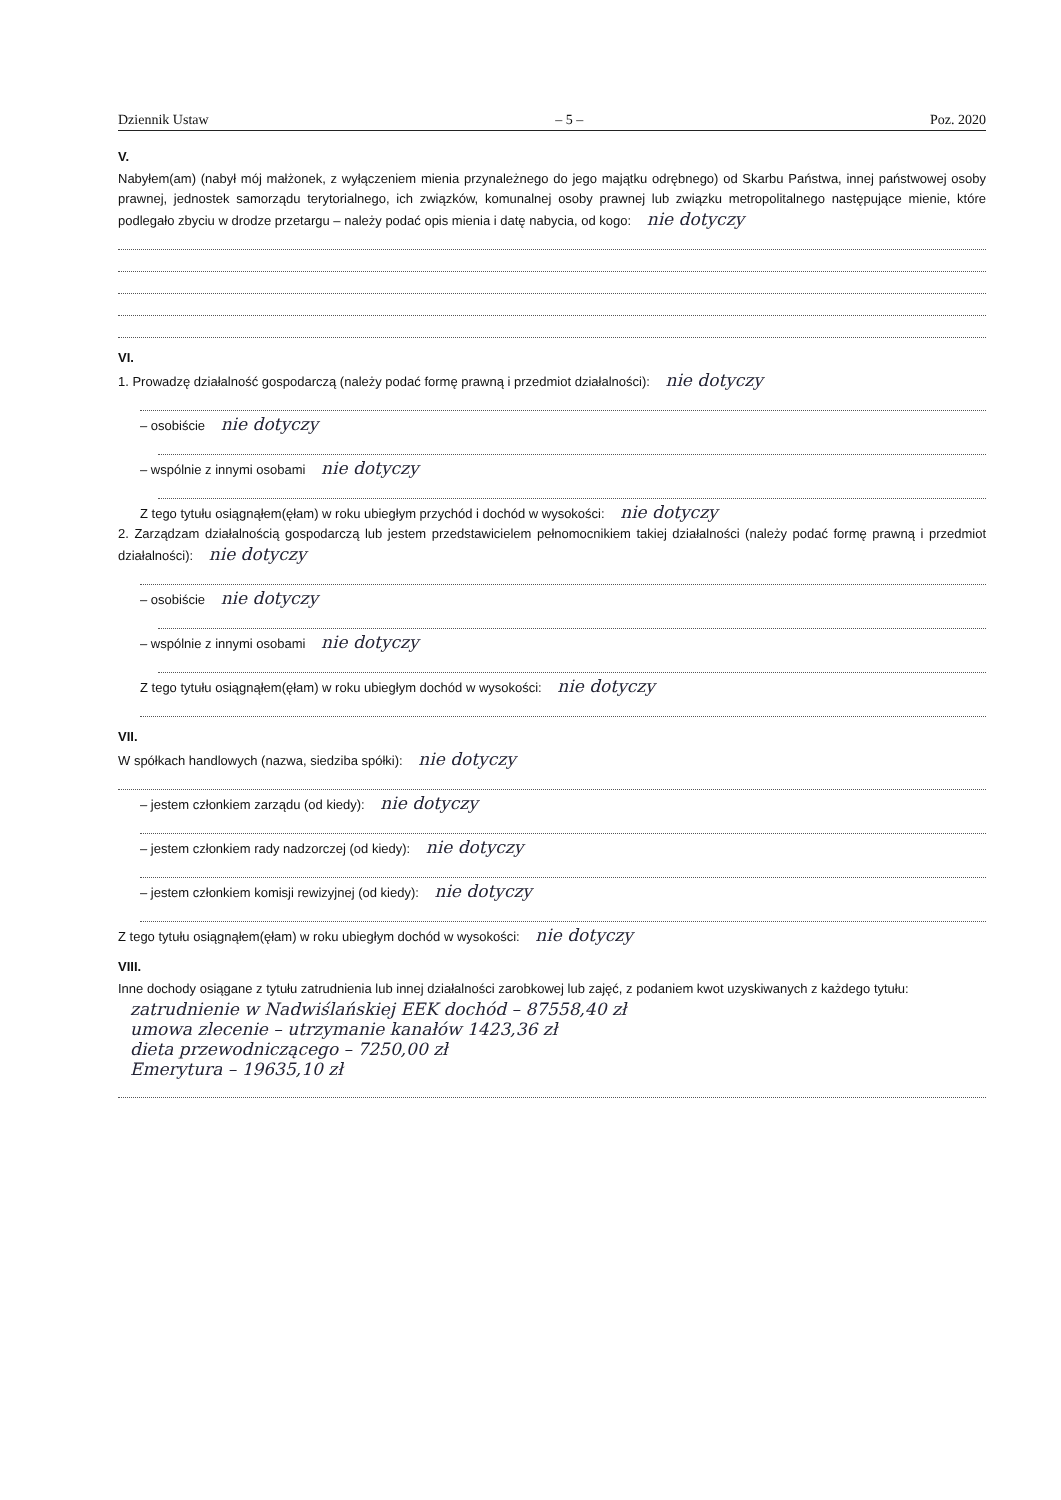Dziennik Ustaw – 5 – Poz. 2020
V.
Nabyłem(am) (nabył mój małżonek, z wyłączeniem mienia przynależnego do jego majątku odrębnego) od Skarbu Państwa, innej państwowej osoby prawnej, jednostek samorządu terytorialnego, ich związków, komunalnej osoby prawnej lub związku metropolitalnego następujące mienie, które podlegało zbyciu w drodze przetargu – należy podać opis mienia i datę nabycia, od kogo: nie dotyczy
VI.
1. Prowadzę działalność gospodarczą (należy podać formę prawną i przedmiot działalności): nie dotyczy
– osobiście nie dotyczy
– wspólnie z innymi osobami nie dotyczy
Z tego tytułu osiągnąłem(ęłam) w roku ubiegłym przychód i dochód w wysokości: nie dotyczy
2. Zarządzam działalnością gospodarczą lub jestem przedstawicielem pełnomocnikiem takiej działalności (należy podać formę prawną i przedmiot działalności): nie dotyczy
– osobiście nie dotyczy
– wspólnie z innymi osobami nie dotyczy
Z tego tytułu osiągnąłem(ęłam) w roku ubiegłym dochód w wysokości: nie dotyczy
VII.
W spółkach handlowych (nazwa, siedziba spółki): nie dotyczy
– jestem członkiem zarządu (od kiedy): nie dotyczy
– jestem członkiem rady nadzorczej (od kiedy): nie dotyczy
– jestem członkiem komisji rewizyjnej (od kiedy): nie dotyczy
Z tego tytułu osiągnąłem(ęłam) w roku ubiegłym dochód w wysokości: nie dotyczy
VIII.
Inne dochody osiągane z tytułu zatrudnienia lub innej działalności zarobkowej lub zajęć, z podaniem kwot uzyskiwanych z każdego tytułu:
zatrudnienie w Nadwiślańskiej EEK dochód – 87558,40 zł
umowa zlecenie – utrzymanie kanałów 1423,36 zł
dieta przewodniczącego – 7250,00 zł
Emerytura – 19635,10 zł